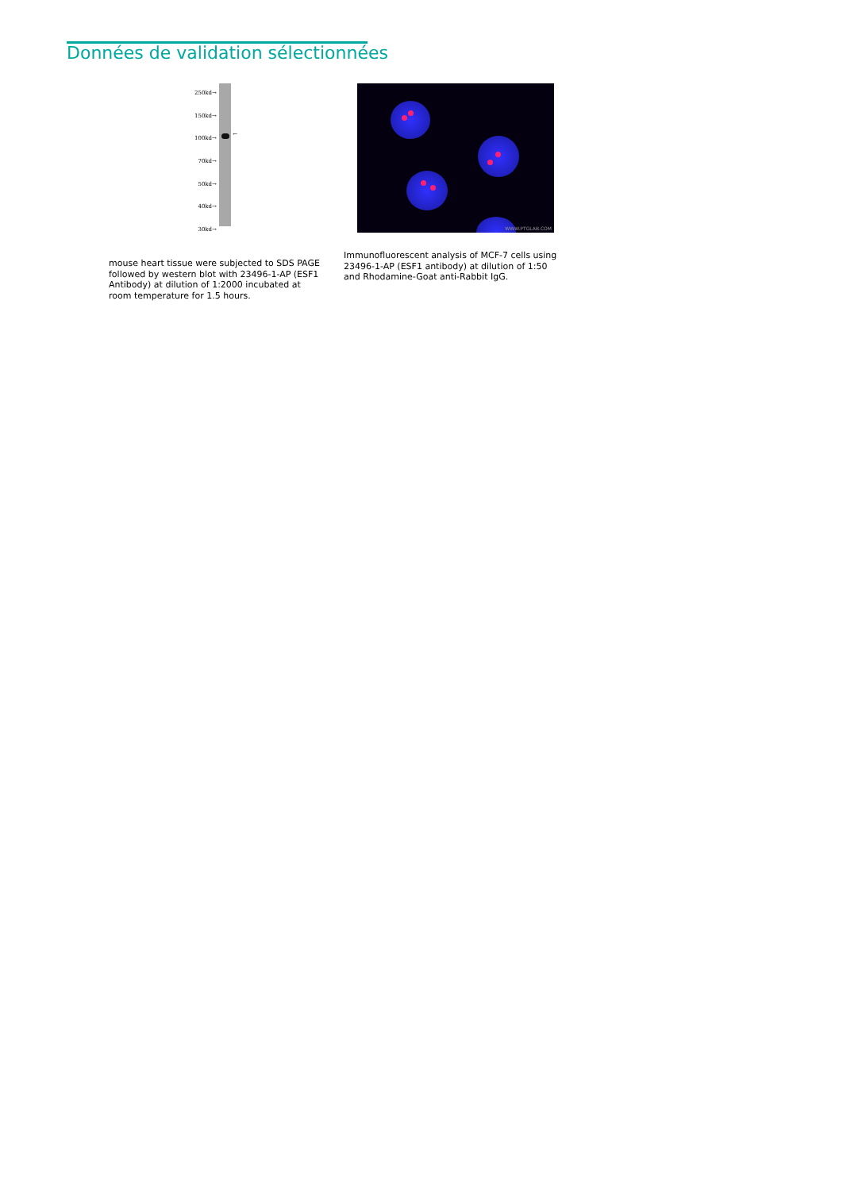Données de validation sélectionnées
250kd→
150kd→
100kd→
70kd→
50kd→
40kd→
30kd→
←
mouse heart tissue were subjected to SDS PAGE followed by western blot with 23496-1-AP (ESF1 Antibody) at dilution of 1:2000 incubated at room temperature for 1.5 hours.
WWW.PTGLAB.COM
Immunofluorescent analysis of MCF-7 cells using 23496-1-AP (ESF1 antibody) at dilution of 1:50 and Rhodamine-Goat anti-Rabbit IgG.